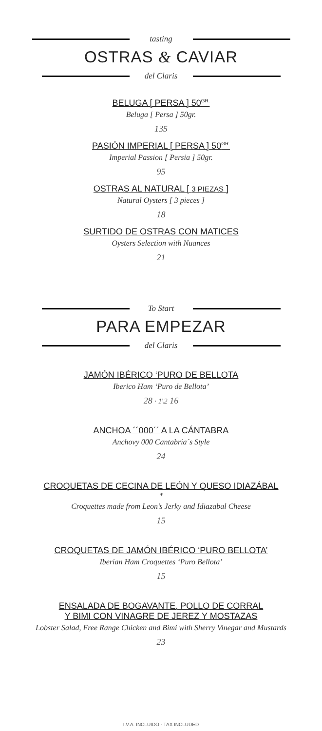tasting
OSTRAS & CAVIAR
del Claris
BELUGA [ PERSA ] 50<sup>GR.</sup>
Beluga [ Persa ] 50gr.
135
PASIÓN IMPERIAL [ PERSA ] 50<sup>GR.</sup>
Imperial Passion [ Persia ] 50gr.
95
OSTRAS AL NATURAL [ 3 PIEZAS ]
Natural Oysters [ 3 pieces ]
18
SURTIDO DE OSTRAS CON MATICES
Oysters Selection with Nuances
21
To Start
PARA EMPEZAR
del Claris
JAMÓN IBÉRICO ‘PURO DE BELLOTA
Iberico Ham ‘Puro de Bellota’
28 · 1\2 16
ANCHOA ´´000´´ A LA CÁNTABRA
Anchovy 000 Cantabria´s Style
24
CROQUETAS DE CECINA DE LEÓN Y QUESO IDIAZÁBAL
*
Croquettes made from Leon’s Jerky and Idiazabal Cheese
15
CROQUETAS DE JAMÓN IBÉRICO ‘PURO BELLOTA’
Iberian Ham Croquettes ‘Puro Bellota’
15
ENSALADA DE BOGAVANTE, POLLO DE CORRAL
Y BIMI CON VINAGRE DE JEREZ Y MOSTAZAS
Lobster Salad, Free Range Chicken and Bimi with Sherry Vinegar and Mustards
23
I.V.A. INCLUIDO · TAX INCLUDED